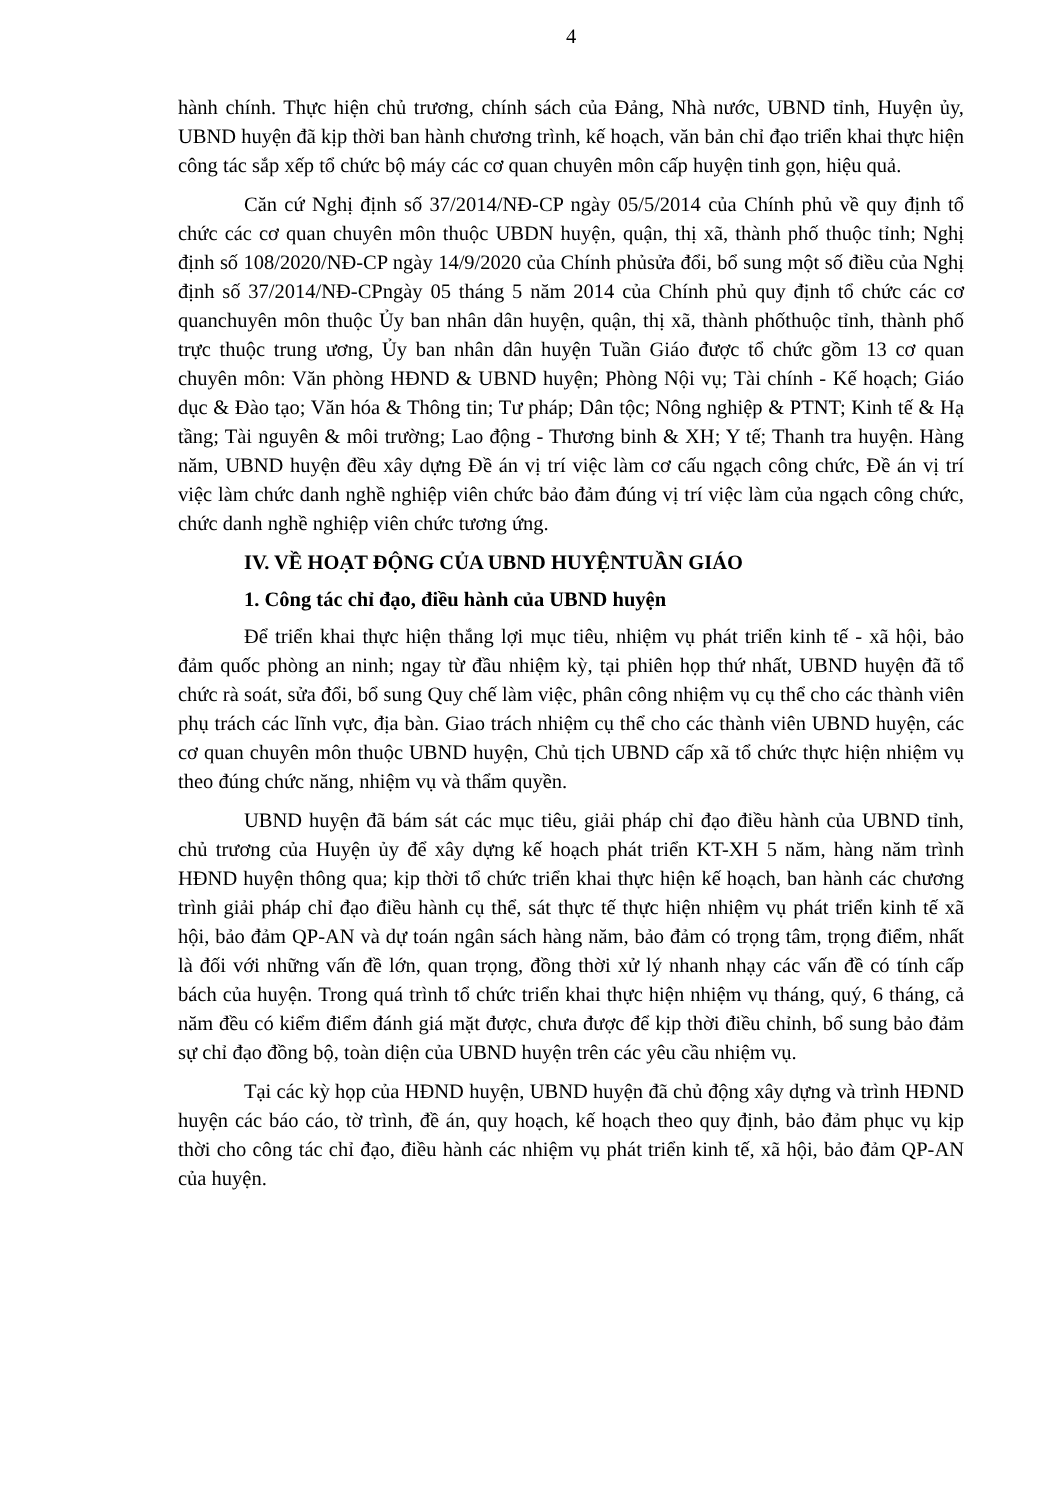4
hành chính. Thực hiện chủ trương, chính sách của Đảng, Nhà nước, UBND tỉnh, Huyện ủy, UBND huyện đã kịp thời ban hành chương trình, kế hoạch, văn bản chỉ đạo triển khai thực hiện công tác sắp xếp tổ chức bộ máy các cơ quan chuyên môn cấp huyện tinh gọn, hiệu quả.
Căn cứ Nghị định số 37/2014/NĐ-CP ngày 05/5/2014 của Chính phủ về quy định tổ chức các cơ quan chuyên môn thuộc UBDN huyện, quận, thị xã, thành phố thuộc tỉnh; Nghị định số 108/2020/NĐ-CP ngày 14/9/2020 của Chính phủsửa đổi, bổ sung một số điều của Nghị định số 37/2014/NĐ-CPngày 05 tháng 5 năm 2014 của Chính phủ quy định tổ chức các cơ quanchuyên môn thuộc Ủy ban nhân dân huyện, quận, thị xã, thành phốthuộc tỉnh, thành phố trực thuộc trung ương, Ủy ban nhân dân huyện Tuần Giáo được tổ chức gồm 13 cơ quan chuyên môn: Văn phòng HĐND & UBND huyện; Phòng Nội vụ; Tài chính - Kế hoạch; Giáo dục & Đào tạo; Văn hóa & Thông tin; Tư pháp; Dân tộc; Nông nghiệp & PTNT; Kinh tế & Hạ tầng; Tài nguyên & môi trường; Lao động - Thương binh & XH; Y tế; Thanh tra huyện. Hàng năm, UBND huyện đều xây dựng Đề án vị trí việc làm cơ cấu ngạch công chức, Đề án vị trí việc làm chức danh nghề nghiệp viên chức bảo đảm đúng vị trí việc làm của ngạch công chức, chức danh nghề nghiệp viên chức tương ứng.
IV. VỀ HOẠT ĐỘNG CỦA UBND HUYỆNTUẦN GIÁO
1. Công tác chỉ đạo, điều hành của UBND huyện
Để triển khai thực hiện thắng lợi mục tiêu, nhiệm vụ phát triển kinh tế - xã hội, bảo đảm quốc phòng an ninh; ngay từ đầu nhiệm kỳ, tại phiên họp thứ nhất, UBND huyện đã tổ chức rà soát, sửa đổi, bổ sung Quy chế làm việc, phân công nhiệm vụ cụ thể cho các thành viên phụ trách các lĩnh vực, địa bàn. Giao trách nhiệm cụ thể cho các thành viên UBND huyện, các cơ quan chuyên môn thuộc UBND huyện, Chủ tịch UBND cấp xã tổ chức thực hiện nhiệm vụ theo đúng chức năng, nhiệm vụ và thẩm quyền.
UBND huyện đã bám sát các mục tiêu, giải pháp chỉ đạo điều hành của UBND tỉnh, chủ trương của Huyện ủy để xây dựng kế hoạch phát triển KT-XH 5 năm, hàng năm trình HĐND huyện thông qua; kịp thời tổ chức triển khai thực hiện kế hoạch, ban hành các chương trình giải pháp chỉ đạo điều hành cụ thể, sát thực tế thực hiện nhiệm vụ phát triển kinh tế xã hội, bảo đảm QP-AN và dự toán ngân sách hàng năm, bảo đảm có trọng tâm, trọng điểm, nhất là đối với những vấn đề lớn, quan trọng, đồng thời xử lý nhanh nhạy các vấn đề có tính cấp bách của huyện. Trong quá trình tổ chức triển khai thực hiện nhiệm vụ tháng, quý, 6 tháng, cả năm đều có kiểm điểm đánh giá mặt được, chưa được để kịp thời điều chỉnh, bổ sung bảo đảm sự chỉ đạo đồng bộ, toàn diện của UBND huyện trên các yêu cầu nhiệm vụ.
Tại các kỳ họp của HĐND huyện, UBND huyện đã chủ động xây dựng và trình HĐND huyện các báo cáo, tờ trình, đề án, quy hoạch, kế hoạch theo quy định, bảo đảm phục vụ kịp thời cho công tác chỉ đạo, điều hành các nhiệm vụ phát triển kinh tế, xã hội, bảo đảm QP-AN của huyện.